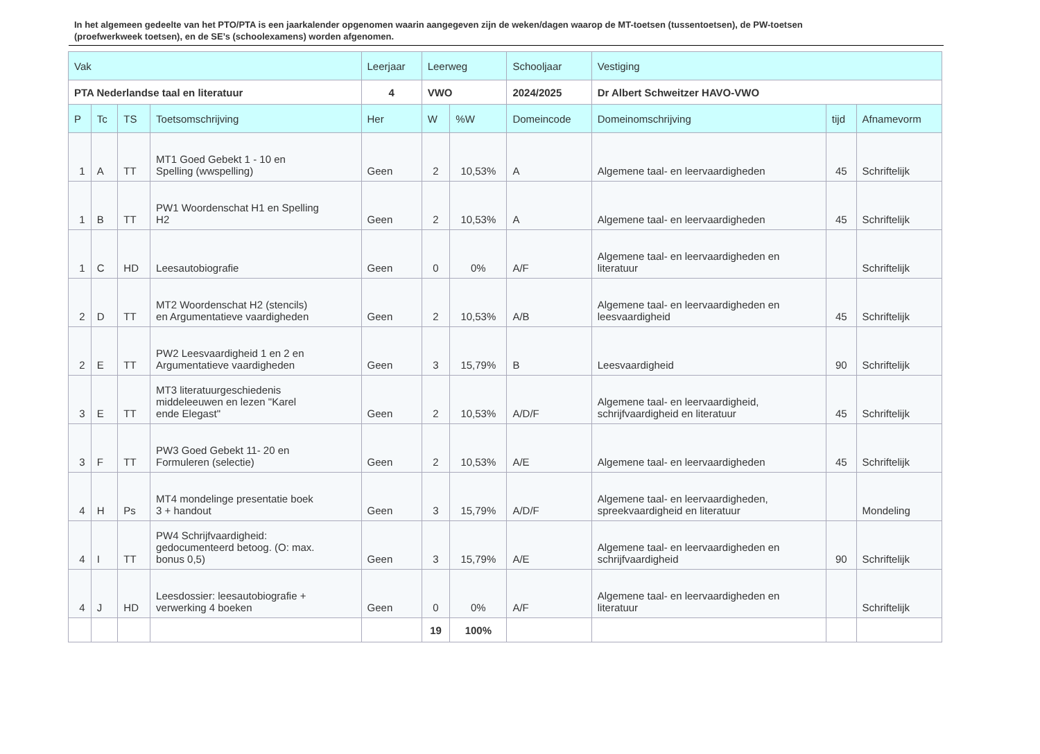In het algemeen gedeelte van het PTO/PTA is een jaarkalender opgenomen waarin aangegeven zijn de weken/dagen waarop de MT-toetsen (tussentoetsen), de PW-toetsen (proefwerkweek toetsen), en de SE’s (schoolexamens) worden afgenomen.
| Vak | | | | Leerjaar | Leerweg | | Schooljaar | Vestiging | | |
| --- | --- | --- | --- | --- | --- | --- | --- | --- | --- | --- |
| PTA Nederlandse taal en literatuur | | | | 4 | VWO | | 2024/2025 | Dr Albert Schweitzer HAVO-VWO | | |
| P | Tc | TS | Toetsomschrijving | Her | W | %W | Domeincode | Domeinomschrijving | tijd | Afnamevorm |
| 1 | A | TT | MT1 Goed Gebekt 1 - 10 en Spelling (wwspelling) | Geen | 2 | 10,53% | A | Algemene taal- en leervaardigheden | 45 | Schriftelijk |
| 1 | B | TT | PW1 Woordenschat H1 en Spelling H2 | Geen | 2 | 10,53% | A | Algemene taal- en leervaardigheden | 45 | Schriftelijk |
| 1 | C | HD | Leesautobiografie | Geen | 0 | 0% | A/F | Algemene taal- en leervaardigheden en literatuur | | Schriftelijk |
| 2 | D | TT | MT2 Woordenschat H2 (stencils) en Argumentatieve vaardigheden | Geen | 2 | 10,53% | A/B | Algemene taal- en leervaardigheden en leesvaardigheid | 45 | Schriftelijk |
| 2 | E | TT | PW2 Leesvaardigheid 1 en 2 en Argumentatieve vaardigheden | Geen | 3 | 15,79% | B | Leesvaardigheid | 90 | Schriftelijk |
| 3 | E | TT | MT3 literatuurgeschiedenis middeleeuwen en lezen "Karel ende Elegast" | Geen | 2 | 10,53% | A/D/F | Algemene taal- en leervaardigheid, schrijfvaardigheid en literatuur | 45 | Schriftelijk |
| 3 | F | TT | PW3 Goed Gebekt 11- 20 en Formuleren (selectie) | Geen | 2 | 10,53% | A/E | Algemene taal- en leervaardigheden | 45 | Schriftelijk |
| 4 | H | Ps | MT4 mondelinge presentatie boek 3 + handout | Geen | 3 | 15,79% | A/D/F | Algemene taal- en leervaardigheden, spreekvaardigheid en literatuur | | Mondeling |
| 4 | I | TT | PW4 Schrijfvaardigheid: gedocumenteerd betoog. (O: max. bonus 0,5) | Geen | 3 | 15,79% | A/E | Algemene taal- en leervaardigheden en schrijfvaardigheid | 90 | Schriftelijk |
| 4 | J | HD | Leesdossier: leesautobiografie + verwerking 4 boeken | Geen | 0 | 0% | A/F | Algemene taal- en leervaardigheden en literatuur | | Schriftelijk |
| | | | | | 19 | 100% | | | | |